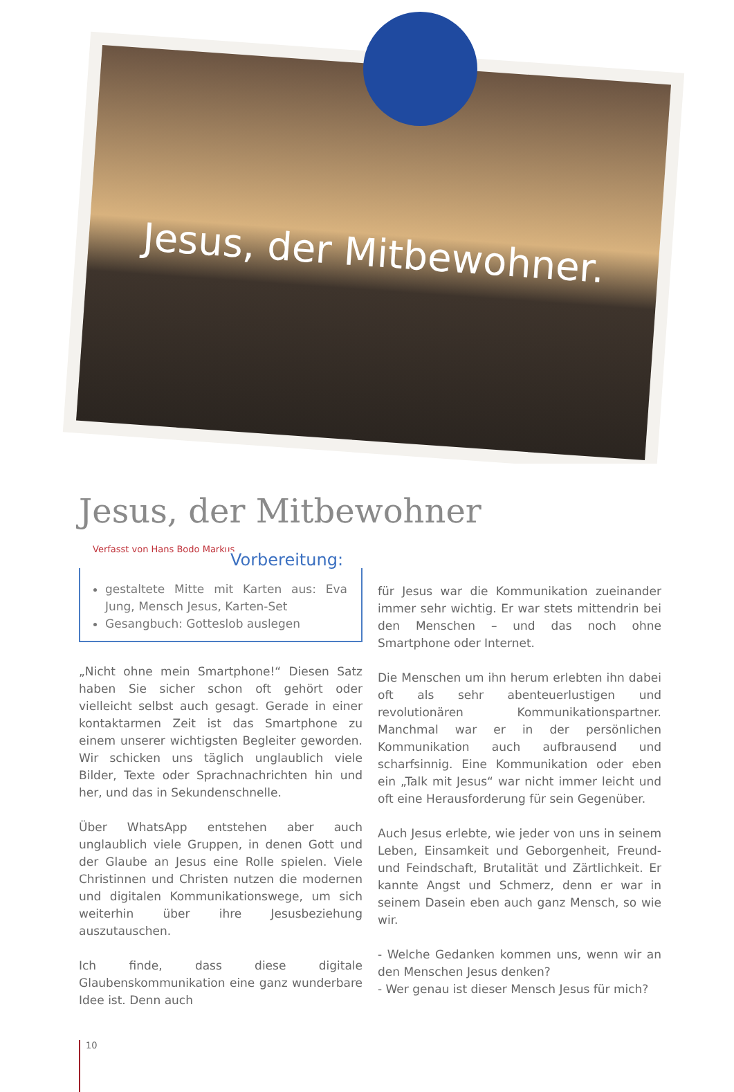Jesus, der Mitbewohner.
Jesus, der Mitbewohner
Verfasst von Hans Bodo Markus
Vorbereitung:
gestaltete Mitte mit Karten aus: Eva Jung, Mensch Jesus, Karten-Set
Gesangbuch: Gotteslob auslegen
„Nicht ohne mein Smartphone!“ Diesen Satz haben Sie sicher schon oft gehört oder vielleicht selbst auch gesagt. Gerade in einer kontaktarmen Zeit ist das Smartphone zu einem unserer wichtigsten Begleiter geworden. Wir schicken uns täglich unglaublich viele Bilder, Texte oder Sprachnachrichten hin und her, und das in Sekundenschnelle.
Über WhatsApp entstehen aber auch unglaublich viele Gruppen, in denen Gott und der Glaube an Jesus eine Rolle spielen. Viele Christinnen und Christen nutzen die modernen und digitalen Kommunikationswege, um sich weiterhin über ihre Jesusbeziehung auszutauschen.
Ich finde, dass diese digitale Glaubenskommunikation eine ganz wunderbare Idee ist. Denn auch
für Jesus war die Kommunikation zueinander immer sehr wichtig. Er war stets mittendrin bei den Menschen – und das noch ohne Smartphone oder Internet.
Die Menschen um ihn herum erlebten ihn dabei oft als sehr abenteuerlustigen und revolutionären Kommunikationspartner. Manchmal war er in der persönlichen Kommunikation auch aufbrausend und scharfsinnig. Eine Kommunikation oder eben ein „Talk mit Jesus“ war nicht immer leicht und oft eine Herausforderung für sein Gegenüber.
Auch Jesus erlebte, wie jeder von uns in seinem Leben, Einsamkeit und Geborgenheit, Freund- und Feindschaft, Brutalität und Zärtlichkeit. Er kannte Angst und Schmerz, denn er war in seinem Dasein eben auch ganz Mensch, so wie wir.
- Welche Gedanken kommen uns, wenn wir an den Menschen Jesus denken?
- Wer genau ist dieser Mensch Jesus für mich?
10